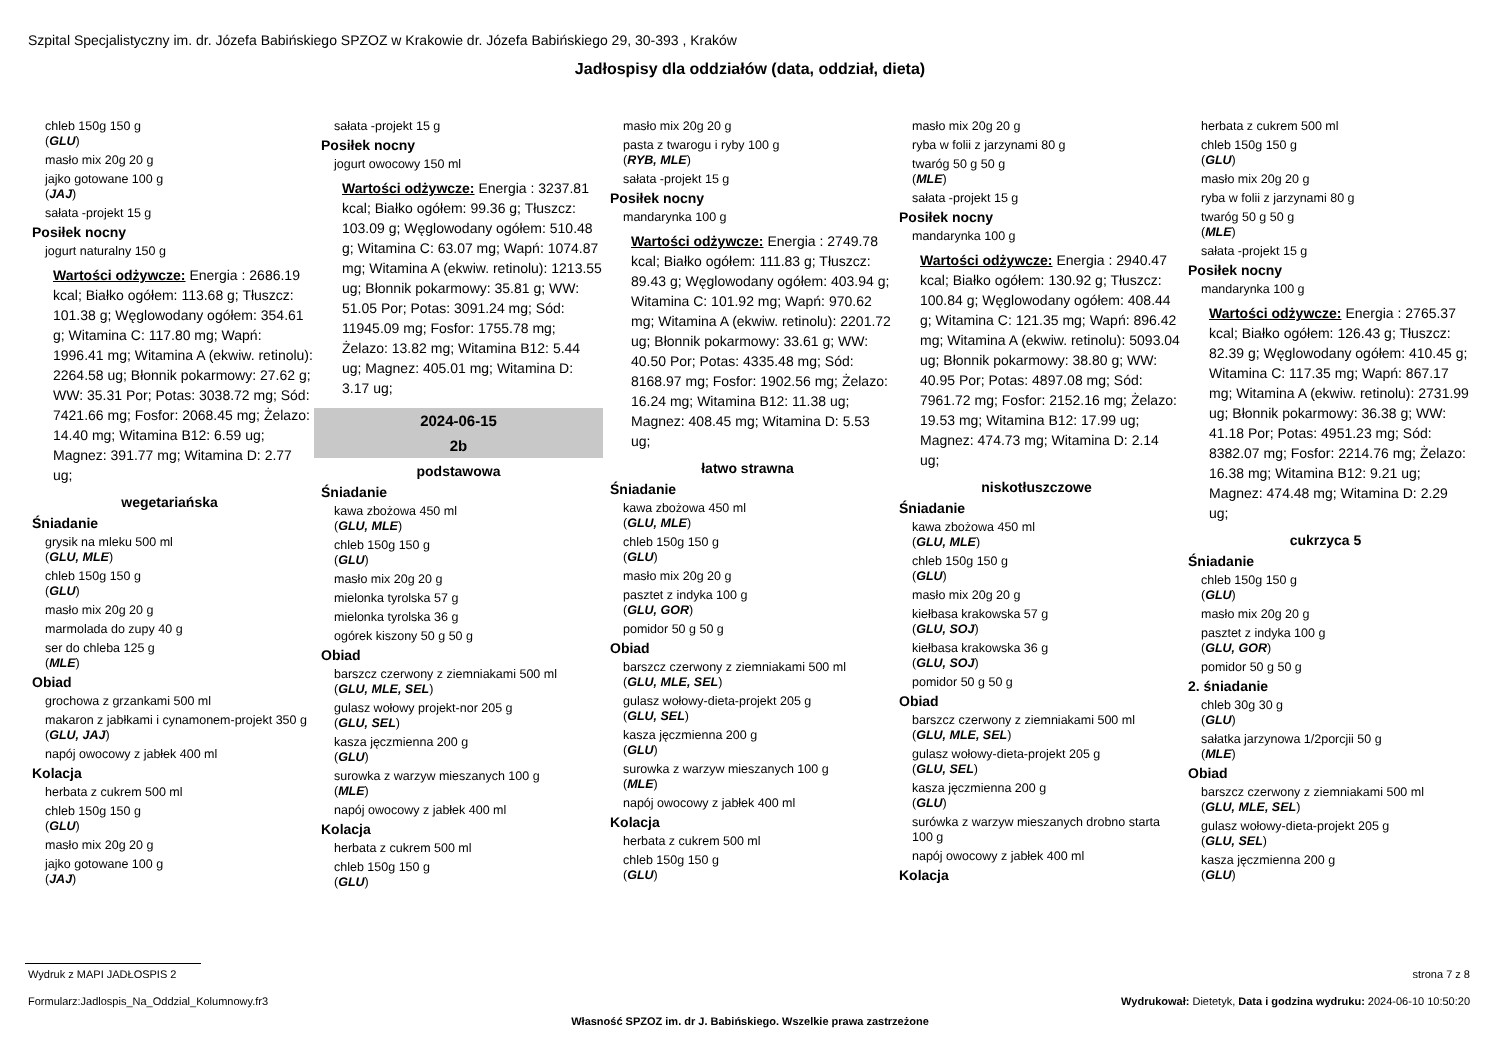Szpital Specjalistyczny im. dr. Józefa Babińskiego SPZOZ w Krakowie dr. Józefa Babińskiego 29, 30-393 , Kraków
Jadłospisy dla oddziałów (data, oddział, dieta)
chleb 150g 150 g
(GLU)
masło mix 20g 20 g
jajko gotowane 100 g
(JAJ)
sałata -projekt 15 g
Posiłek nocny
jogurt naturalny 150 g
Wartości odżywcze: Energia : 2686.19 kcal; Białko ogółem: 113.68 g; Tłuszcz: 101.38 g; Węglowodany ogółem: 354.61 g; Witamina C: 117.80 mg; Wapń: 1996.41 mg; Witamina A (ekwiw. retinolu): 2264.58 ug; Błonnik pokarmowy: 27.62 g; WW: 35.31 Por; Potas: 3038.72 mg; Sód: 7421.66 mg; Fosfor: 2068.45 mg; Żelazo: 14.40 mg; Witamina B12: 6.59 ug; Magnez: 391.77 mg; Witamina D: 2.77 ug;
wegetariańska
Śniadanie
grysik na mleku 500 ml
(GLU, MLE)
chleb 150g 150 g
(GLU)
masło mix 20g 20 g
marmolada do zupy 40 g
ser do chleba 125 g
(MLE)
Obiad
grochowa z grzankami 500 ml
makaron z jabłkami i cynamonem-projekt 350 g
(GLU, JAJ)
napój owocowy z jabłek 400 ml
Kolacja
herbata z cukrem 500 ml
chleb 150g 150 g
(GLU)
masło mix 20g 20 g
jajko gotowane 100 g
(JAJ)
sałata -projekt 15 g
Posiłek nocny
jogurt owocowy 150 ml
Wartości odżywcze: Energia : 3237.81 kcal; Białko ogółem: 99.36 g; Tłuszcz: 103.09 g; Węglowodany ogółem: 510.48 g; Witamina C: 63.07 mg; Wapń: 1074.87 mg; Witamina A (ekwiw. retinolu): 1213.55 ug; Błonnik pokarmowy: 35.81 g; WW: 51.05 Por; Potas: 3091.24 mg; Sód: 11945.09 mg; Fosfor: 1755.78 mg; Żelazo: 13.82 mg; Witamina B12: 5.44 ug; Magnez: 405.01 mg; Witamina D: 3.17 ug;
2024-06-15
2b
podstawowa
Śniadanie
kawa zbożowa 450 ml
(GLU, MLE)
chleb 150g 150 g
(GLU)
masło mix 20g 20 g
mielonka tyrolska 57 g
mielonka tyrolska 36 g
ogórek kiszony 50 g 50 g
Obiad
barszcz czerwony z ziemniakami 500 ml
(GLU, MLE, SEL)
gulasz wołowy projekt-nor 205 g
(GLU, SEL)
kasza jęczmienna 200 g
(GLU)
surowka z warzyw mieszanych 100 g
(MLE)
napój owocowy z jabłek 400 ml
Kolacja
herbata z cukrem 500 ml
chleb 150g 150 g
(GLU)
masło mix 20g 20 g
pasta z twarogu i ryby 100 g
(RYB, MLE)
sałata -projekt 15 g
Posiłek nocny
mandarynka 100 g
Wartości odżywcze: Energia : 2749.78 kcal; Białko ogółem: 111.83 g; Tłuszcz: 89.43 g; Węglowodany ogółem: 403.94 g; Witamina C: 101.92 mg; Wapń: 970.62 mg; Witamina A (ekwiw. retinolu): 2201.72 ug; Błonnik pokarmowy: 33.61 g; WW: 40.50 Por; Potas: 4335.48 mg; Sód: 8168.97 mg; Fosfor: 1902.56 mg; Żelazo: 16.24 mg; Witamina B12: 11.38 ug; Magnez: 408.45 mg; Witamina D: 5.53 ug;
łatwo strawna
Śniadanie
kawa zbożowa 450 ml
(GLU, MLE)
chleb 150g 150 g
(GLU)
masło mix 20g 20 g
pasztet z indyka 100 g
(GLU, GOR)
pomidor 50 g 50 g
Obiad
barszcz czerwony z ziemniakami 500 ml
(GLU, MLE, SEL)
gulasz wołowy-dieta-projekt 205 g
(GLU, SEL)
kasza jęczmienna 200 g
(GLU)
surowka z warzyw mieszanych 100 g
(MLE)
napój owocowy z jabłek 400 ml
Kolacja
herbata z cukrem 500 ml
chleb 150g 150 g
(GLU)
masło mix 20g 20 g
ryba w folii z jarzynami 80 g
twaróg 50 g 50 g
(MLE)
sałata -projekt 15 g
Posiłek nocny
mandarynka 100 g
Wartości odżywcze: Energia : 2940.47 kcal; Białko ogółem: 130.92 g; Tłuszcz: 100.84 g; Węglowodany ogółem: 408.44 g; Witamina C: 121.35 mg; Wapń: 896.42 mg; Witamina A (ekwiw. retinolu): 5093.04 ug; Błonnik pokarmowy: 38.80 g; WW: 40.95 Por; Potas: 4897.08 mg; Sód: 7961.72 mg; Fosfor: 2152.16 mg; Żelazo: 19.53 mg; Witamina B12: 17.99 ug; Magnez: 474.73 mg; Witamina D: 2.14 ug;
niskotłuszczowe
Śniadanie
kawa zbożowa 450 ml
(GLU, MLE)
chleb 150g 150 g
(GLU)
masło mix 20g 20 g
kiełbasa krakowska 57 g
(GLU, SOJ)
kiełbasa krakowska 36 g
(GLU, SOJ)
pomidor 50 g 50 g
Obiad
barszcz czerwony z ziemniakami 500 ml
(GLU, MLE, SEL)
gulasz wołowy-dieta-projekt 205 g
(GLU, SEL)
kasza jęczmienna 200 g
(GLU)
surówka z warzyw mieszanych drobno starta 100 g
napój owocowy z jabłek 400 ml
Kolacja
herbata z cukrem 500 ml
chleb 150g 150 g
(GLU)
masło mix 20g 20 g
ryba w folii z jarzynami 80 g
twaróg 50 g 50 g
(MLE)
sałata -projekt 15 g
Posiłek nocny
mandarynka 100 g
Wartości odżywcze: Energia : 2765.37 kcal; Białko ogółem: 126.43 g; Tłuszcz: 82.39 g; Węglowodany ogółem: 410.45 g; Witamina C: 117.35 mg; Wapń: 867.17 mg; Witamina A (ekwiw. retinolu): 2731.99 ug; Błonnik pokarmowy: 36.38 g; WW: 41.18 Por; Potas: 4951.23 mg; Sód: 8382.07 mg; Fosfor: 2214.76 mg; Żelazo: 16.38 mg; Witamina B12: 9.21 ug; Magnez: 474.48 mg; Witamina D: 2.29 ug;
cukrzyca 5
Śniadanie
chleb 150g 150 g
(GLU)
masło mix 20g 20 g
pasztet z indyka 100 g
(GLU, GOR)
pomidor 50 g 50 g
2. śniadanie
chleb 30g 30 g
(GLU)
sałatka jarzynowa 1/2porcjii 50 g
(MLE)
Obiad
barszcz czerwony z ziemniakami 500 ml
(GLU, MLE, SEL)
gulasz wołowy-dieta-projekt 205 g
(GLU, SEL)
kasza jęczmienna 200 g
(GLU)
Wydruk z MAPI JADŁOSPIS 2 strona 7 z 8
Formularz:Jadlospis_Na_Oddzial_Kolumnowy.fr3
Wydrukował: Dietetyk, Data i godzina wydruku: 2024-06-10 10:50:20
Własność SPZOZ im. dr J. Babińskiego. Wszelkie prawa zastrzeżone